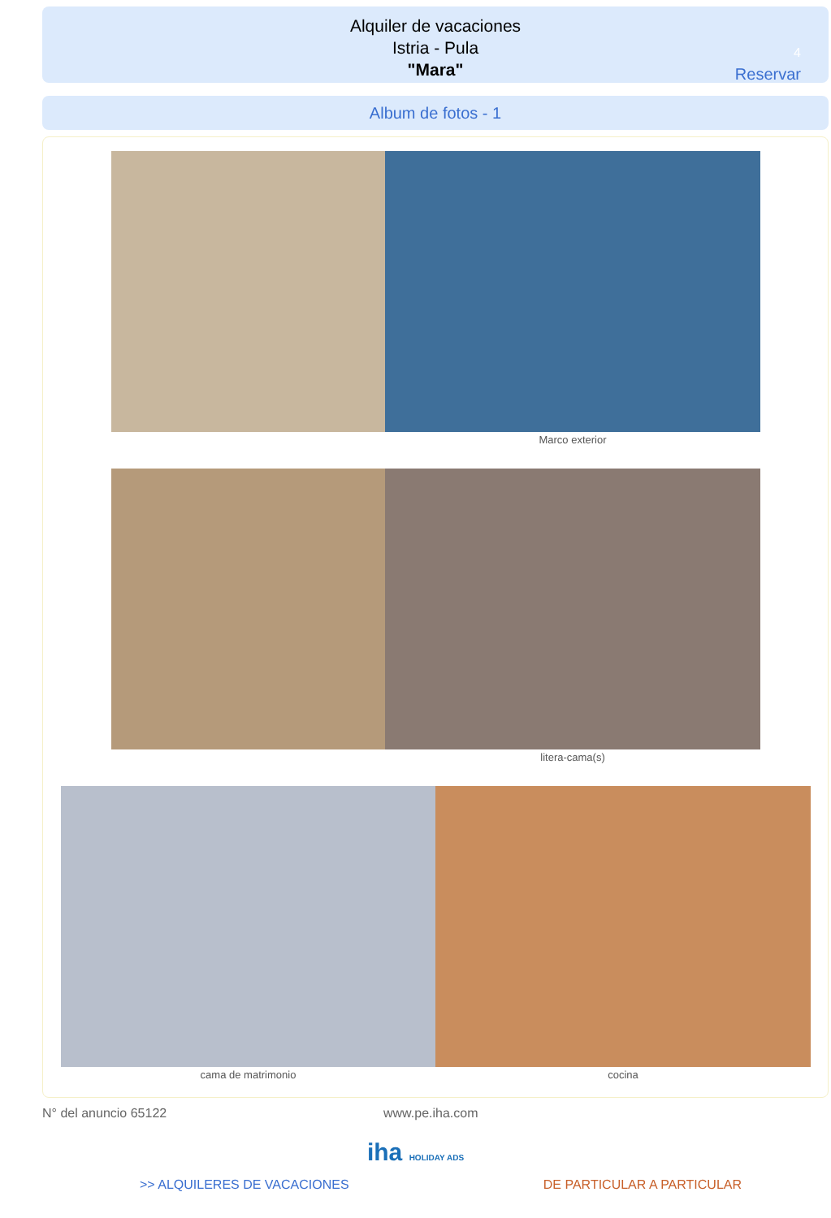Alquiler de vacaciones
Istria - Pula
"Mara"
4
Reservar
Album de fotos - 1
Marco exterior
litera-cama(s)
cama de matrimonio cocina
N° del anuncio 65122 www.pe.iha.com
iha HOLIDAY ADS
>> ALQUILERES DE VACACIONES DE PARTICULAR A PARTICULAR